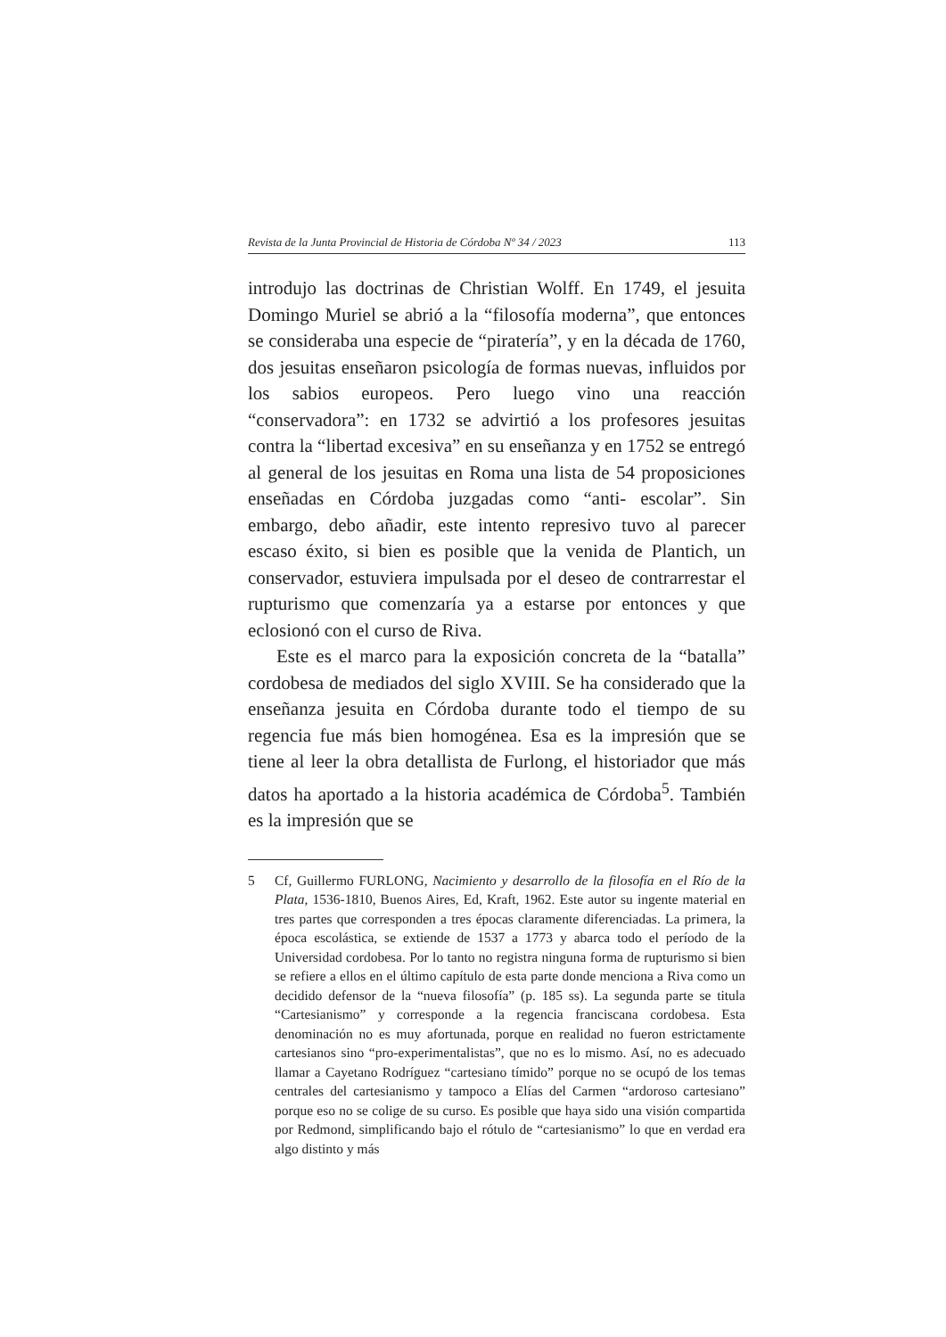Revista de la Junta Provincial de Historia de Córdoba Nº 34 / 2023 113
introdujo las doctrinas de Christian Wolff. En 1749, el jesuita Domingo Muriel se abrió a la “filosofía moderna”, que entonces se consideraba una especie de “piratería”, y en la década de 1760, dos jesuitas enseñaron psicología de formas nuevas, influidos por los sabios europeos. Pero luego vino una reacción “conservadora”: en 1732 se advirtió a los profesores jesuitas contra la “libertad excesiva” en su enseñanza y en 1752 se entregó al general de los jesuitas en Roma una lista de 54 proposiciones enseñadas en Córdoba juzgadas como “anti- escolar”. Sin embargo, debo añadir, este intento represivo tuvo al parecer escaso éxito, si bien es posible que la venida de Plantich, un conservador, estuviera impulsada por el deseo de contrarrestar el rupturismo que comenzaría ya a estarse por entonces y que eclosionó con el curso de Riva.
Este es el marco para la exposición concreta de la “batalla” cordobesa de mediados del siglo XVIII. Se ha considerado que la enseñanza jesuita en Córdoba durante todo el tiempo de su regencia fue más bien homogénea. Esa es la impresión que se tiene al leer la obra detallista de Furlong, el historiador que más datos ha aportado a la historia académica de Córdoba<sup>5</sup>. También es la impresión que se
5 Cf, Guillermo FURLONG, Nacimiento y desarrollo de la filosofía en el Río de la Plata, 1536-1810, Buenos Aires, Ed, Kraft, 1962. Este autor su ingente material en tres partes que corresponden a tres épocas claramente diferenciadas. La primera, la época escolástica, se extiende de 1537 a 1773 y abarca todo el período de la Universidad cordobesa. Por lo tanto no registra ninguna forma de rupturismo si bien se refiere a ellos en el último capítulo de esta parte donde menciona a Riva como un decidido defensor de la “nueva filosofía” (p. 185 ss). La segunda parte se titula “Cartesianismo” y corresponde a la regencia franciscana cordobesa. Esta denominación no es muy afortunada, porque en realidad no fueron estrictamente cartesianos sino “pro-experimentalistas”, que no es lo mismo. Así, no es adecuado llamar a Cayetano Rodríguez “cartesiano tímido” porque no se ocupó de los temas centrales del cartesianismo y tampoco a Elías del Carmen “ardoroso cartesiano” porque eso no se colige de su curso. Es posible que haya sido una visión compartida por Redmond, simplificando bajo el rótulo de “cartesianismo” lo que en verdad era algo distinto y más